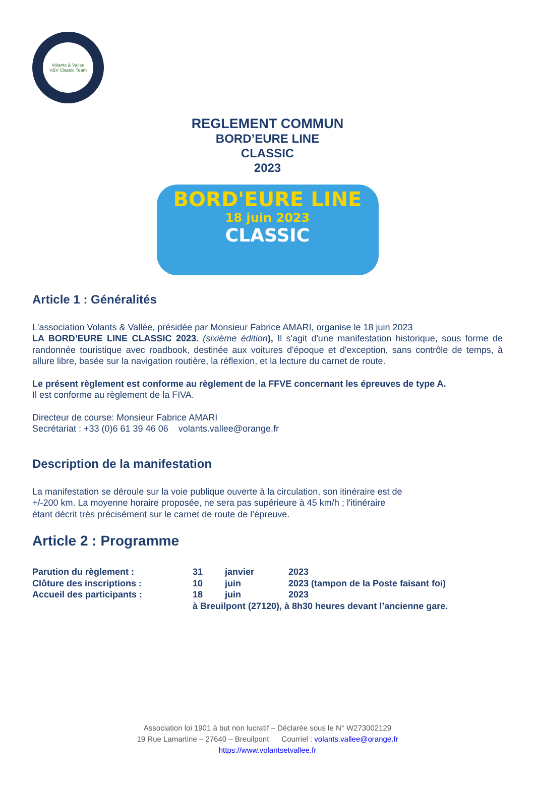Volants & Vallée
V&V Classic Team
REGLEMENT COMMUN
BORD’EURE LINE
CLASSIC
2023
BORD'EURE LINE
18 juin 2023
CLASSIC
Article 1 : Généralités
L'association Volants & Vallée, présidée par Monsieur Fabrice AMARI, organise le 18 juin 2023
LA BORD’EURE LINE CLASSIC 2023. (sixième édition), Il s'agit d'une manifestation historique, sous forme de randonnée touristique avec roadbook, destinée aux voitures d'époque et d'exception, sans contrôle de temps, à allure libre, basée sur la navigation routière, la réflexion, et la lecture du carnet de route.
Le présent règlement est conforme au règlement de la FFVE concernant les épreuves de type A.
Il est conforme au règlement de la FIVA.
Directeur de course: Monsieur Fabrice AMARI
Secrétariat : +33 (0)6 61 39 46 06 volants.vallee@orange.fr
Description de la manifestation
La manifestation se déroule sur la voie publique ouverte à la circulation, son itinéraire est de
+/-200 km. La moyenne horaire proposée, ne sera pas supérieure à 45 km/h ; l'itinéraire
étant décrit très précisément sur le carnet de route de l’épreuve.
Article 2 : Programme
| Parution du règlement : | 31 | janvier | 2023 |
| Clôture des inscriptions : | 10 | juin | 2023 (tampon de la Poste faisant foi) |
| Accueil des participants : | 18 | juin | 2023 |
| | à Breuilpont (27120), à 8h30 heures devant l’ancienne gare. | | |
Association loi 1901 à but non lucratif – Déclarée sous le N° W273002129
19 Rue Lamartine – 27640 – Breuilpont Courriel : volants.vallee@orange.fr
https://www.volantsetvallee.fr